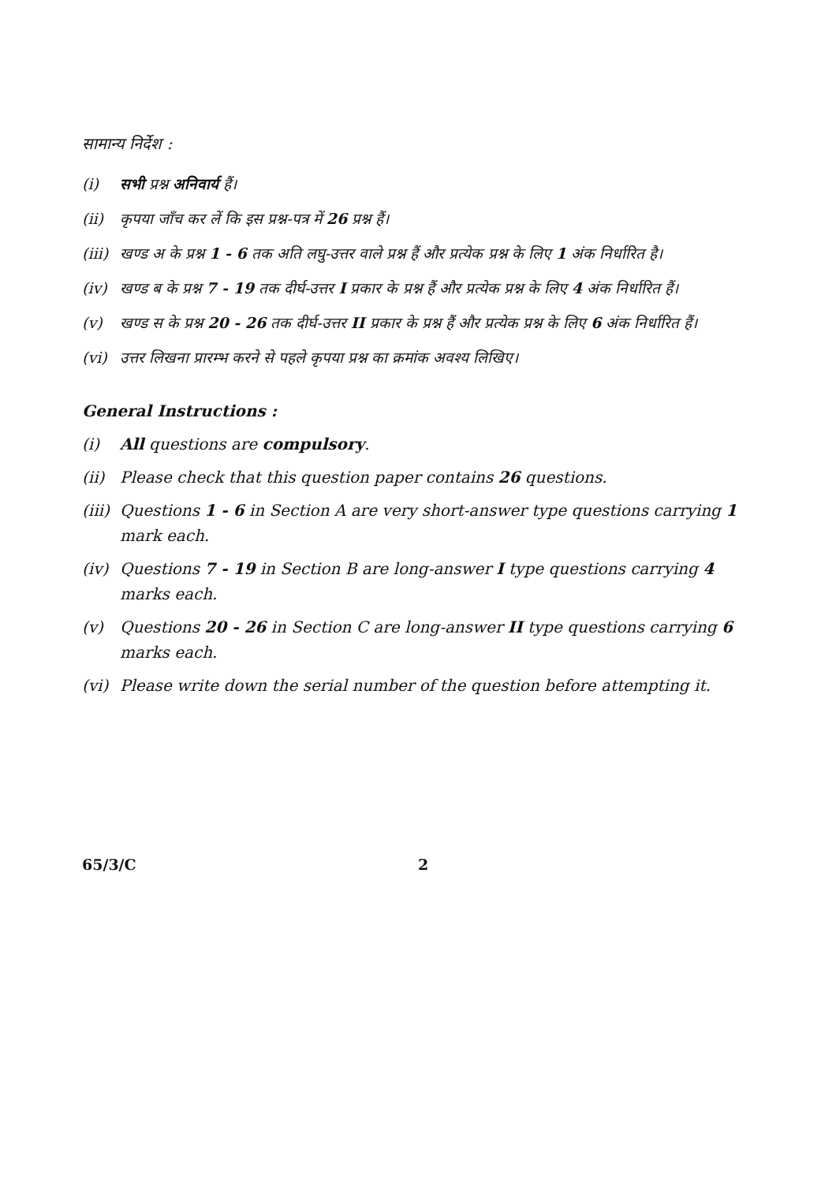सामान्य निर्देश :
(i) सभी प्रश्न अनिवार्य हैं।
(ii) कृपया जाँच कर लें कि इस प्रश्न-पत्र में 26 प्रश्न हैं।
(iii) खण्ड अ के प्रश्न 1 - 6 तक अति लघु-उत्तर वाले प्रश्न हैं और प्रत्येक प्रश्न के लिए 1 अंक निर्धारित है।
(iv) खण्ड ब के प्रश्न 7 - 19 तक दीर्घ-उत्तर I प्रकार के प्रश्न हैं और प्रत्येक प्रश्न के लिए 4 अंक निर्धारित हैं।
(v) खण्ड स के प्रश्न 20 - 26 तक दीर्घ-उत्तर II प्रकार के प्रश्न हैं और प्रत्येक प्रश्न के लिए 6 अंक निर्धारित हैं।
(vi) उत्तर लिखना प्रारम्भ करने से पहले कृपया प्रश्न का क्रमांक अवश्य लिखिए।
General Instructions :
(i) All questions are compulsory.
(ii) Please check that this question paper contains 26 questions.
(iii) Questions 1 - 6 in Section A are very short-answer type questions carrying 1 mark each.
(iv) Questions 7 - 19 in Section B are long-answer I type questions carrying 4 marks each.
(v) Questions 20 - 26 in Section C are long-answer II type questions carrying 6 marks each.
(vi) Please write down the serial number of the question before attempting it.
65/3/C 2